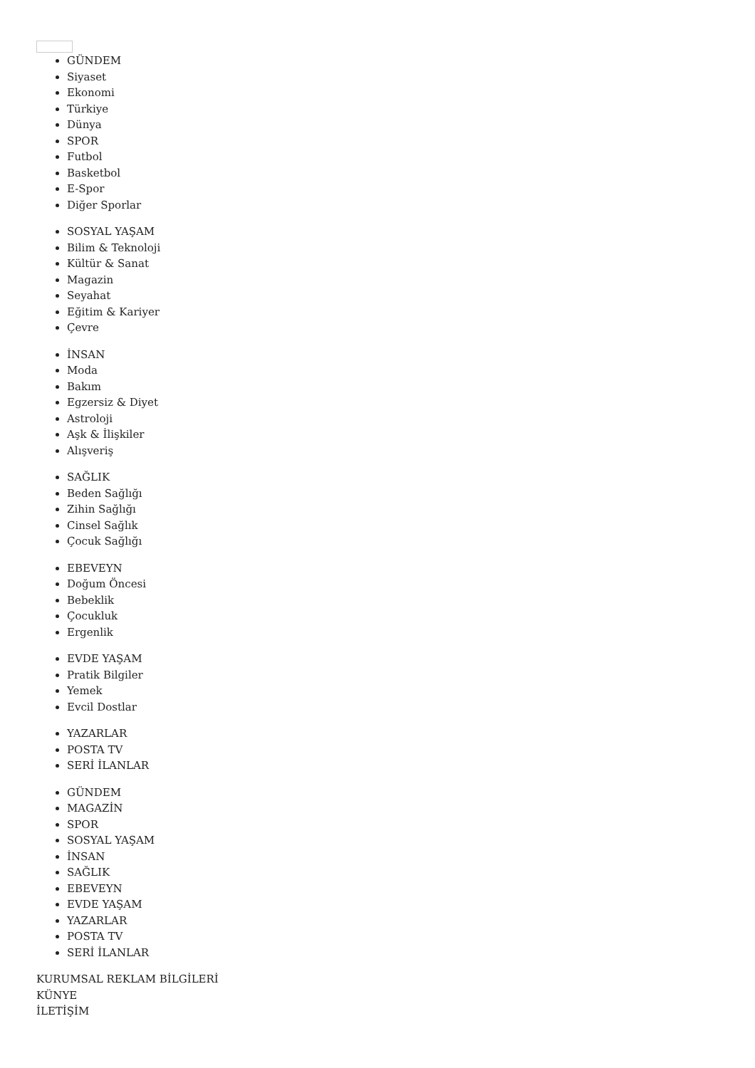GÜNDEM
Siyaset
Ekonomi
Türkiye
Dünya
SPOR
Futbol
Basketbol
E-Spor
Diğer Sporlar
SOSYAL YAŞAM
Bilim & Teknoloji
Kültür & Sanat
Magazin
Seyahat
Eğitim & Kariyer
Çevre
İNSAN
Moda
Bakım
Egzersiz & Diyet
Astroloji
Aşk & İlişkiler
Alışveriş
SAĞLIK
Beden Sağlığı
Zihin Sağlığı
Cinsel Sağlık
Çocuk Sağlığı
EBEVEYN
Doğum Öncesi
Bebeklik
Çocukluk
Ergenlik
EVDE YAŞAM
Pratik Bilgiler
Yemek
Evcil Dostlar
YAZARLAR
POSTA TV
SERİ İLANLAR
GÜNDEM
MAGAZİN
SPOR
SOSYAL YAŞAM
İNSAN
SAĞLIK
EBEVEYN
EVDE YAŞAM
YAZARLAR
POSTA TV
SERİ İLANLAR
KURUMSAL REKLAM BİLGİLERİ
KÜNYE
İLETİŞİM